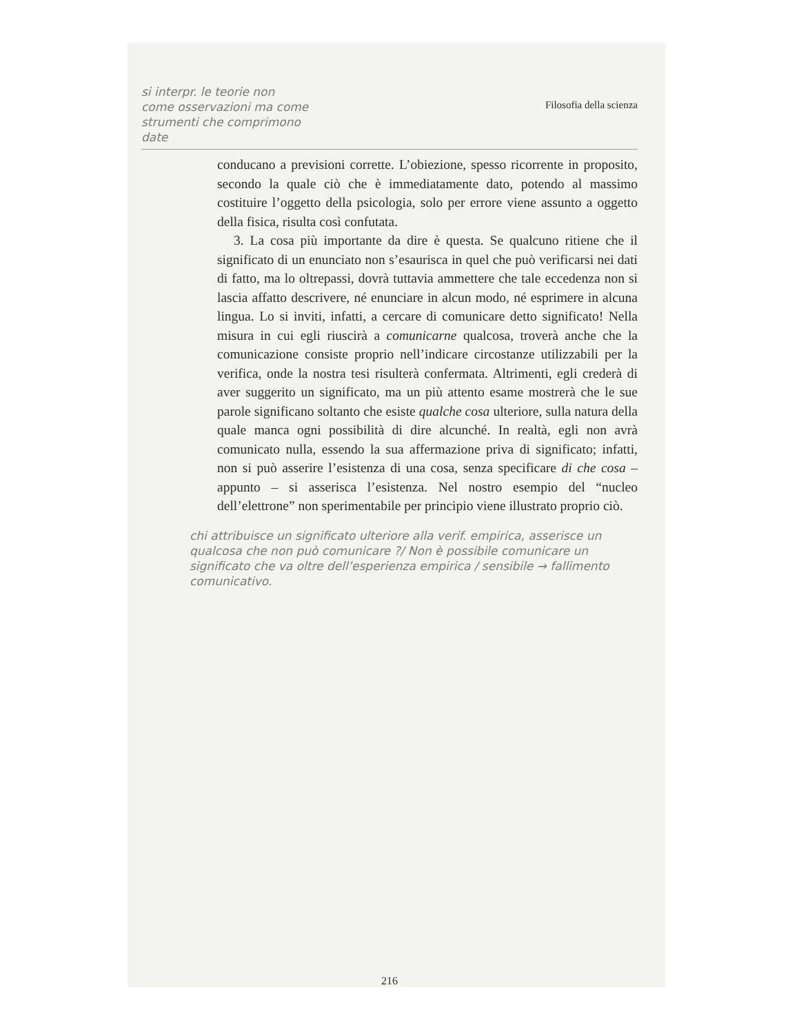si interpr. le teorie non
come osservazioni ma come
strumenti che comprimono
date
Filosofia della scienza
conducano a previsioni corrette. L’obiezione, spesso ricorrente in proposito, secondo la quale ciò che è immediatamente dato, potendo al massimo costituire l’oggetto della psicologia, solo per errore viene assunto a oggetto della fisica, risulta così confutata.
3. La cosa più importante da dire è questa. Se qualcuno ritiene che il significato di un enunciato non s’esaurisca in quel che può verificarsi nei dati di fatto, ma lo oltrepassi, dovrà tuttavia ammettere che tale eccedenza non si lascia affatto descrivere, né enunciare in alcun modo, né esprimere in alcuna lingua. Lo si inviti, infatti, a cercare di comunicare detto significato! Nella misura in cui egli riuscirà a comunicarne qualcosa, troverà anche che la comunicazione consiste proprio nell’indicare circostanze utilizzabili per la verifica, onde la nostra tesi risulterà confermata. Altrimenti, egli crederà di aver suggerito un significato, ma un più attento esame mostrerà che le sue parole significano soltanto che esiste qualche cosa ulteriore, sulla natura della quale manca ogni possibilità di dire alcunché. In realtà, egli non avrà comunicato nulla, essendo la sua affermazione priva di significato; infatti, non si può asserire l’esistenza di una cosa, senza specificare di che cosa – appunto – si asserisca l’esistenza. Nel nostro esempio del “nucleo dell’elettrone” non sperimentabile per principio viene illustrato proprio ciò.
chi attribuisce un significato ulteriore alla verif. empirica, asserisce un qualcosa che non può comunicare ?/ Non è possibile comunicare un significato che va oltre dell’esperienza empirica / sensibile → fallimento comunicativo.
216